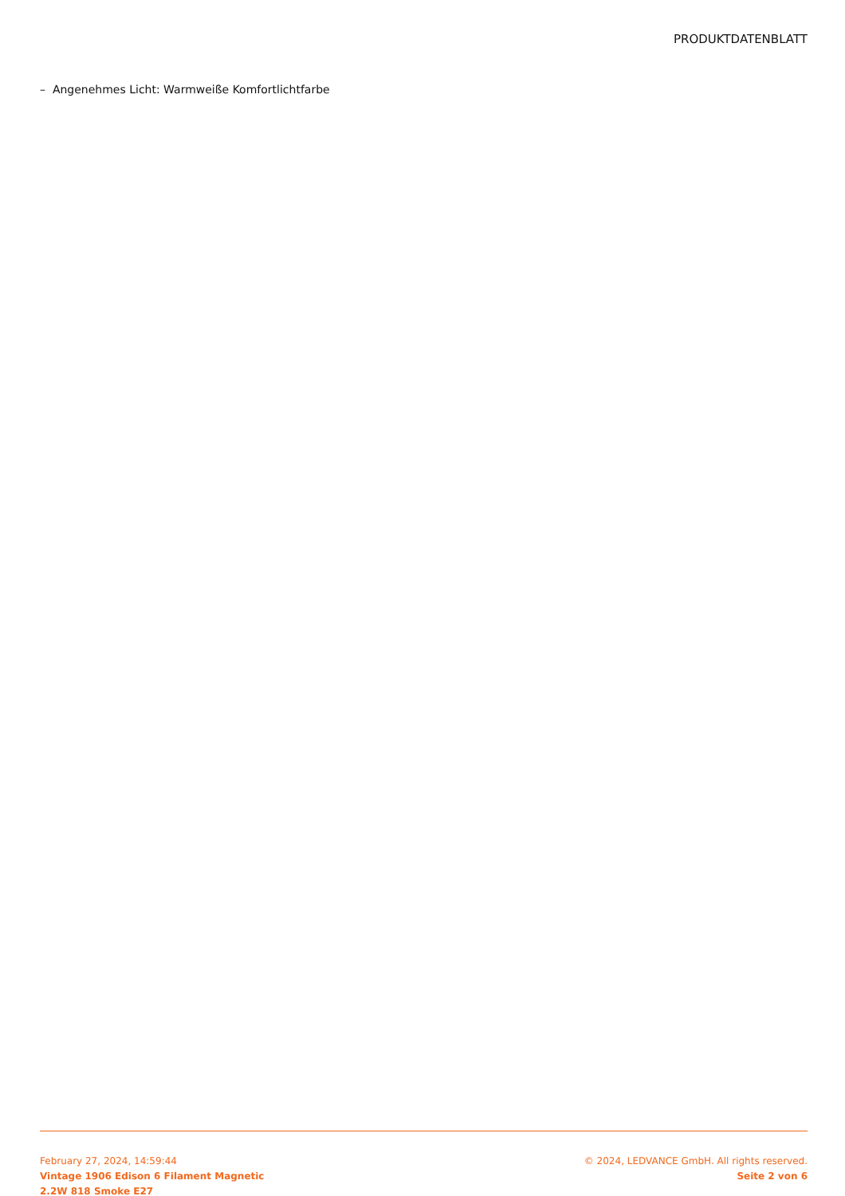PRODUKTDATENBLATT
– Angenehmes Licht: Warmweiße Komfortlichtfarbe
February 27, 2024, 14:59:44
Vintage 1906 Edison 6 Filament Magnetic
2.2W 818 Smoke E27
© 2024, LEDVANCE GmbH. All rights reserved.
Seite 2 von 6